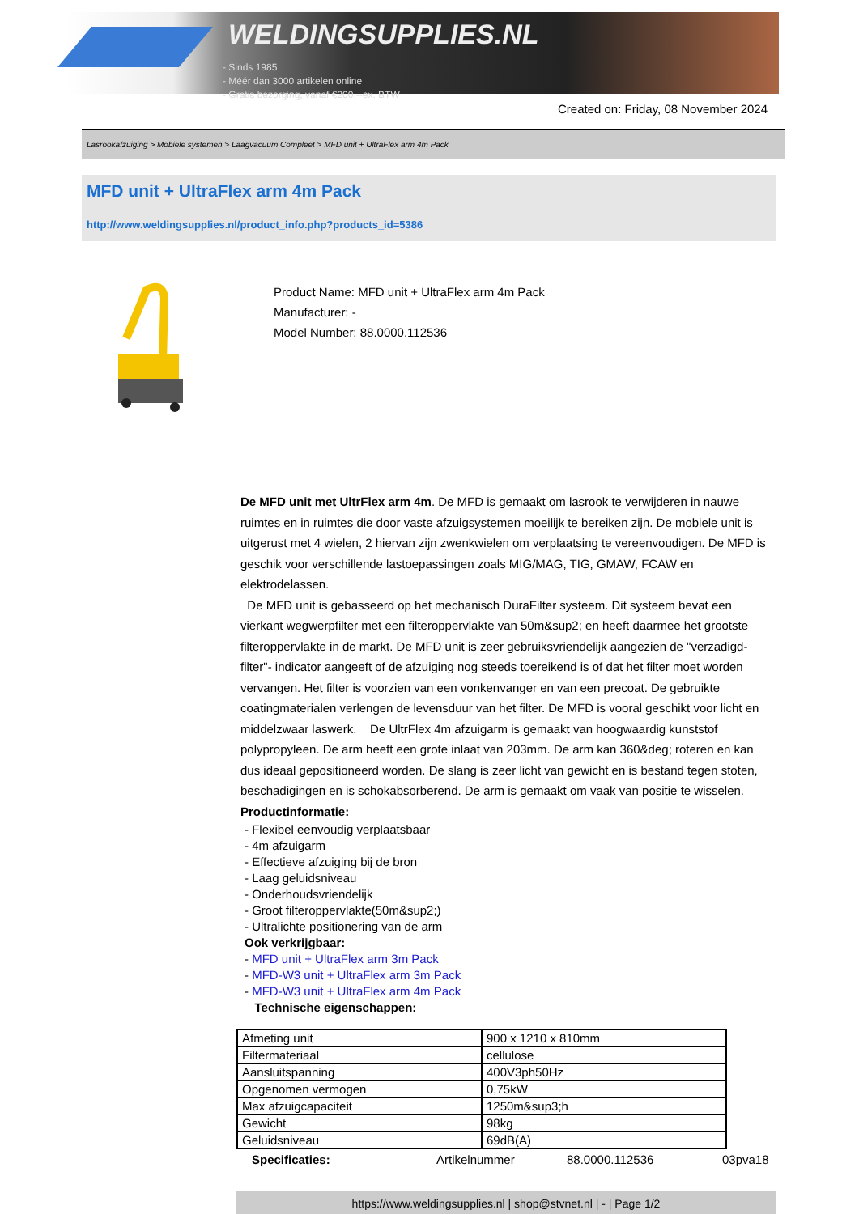WELDINGSUPPLIES.NL
- Sinds 1985
- Méér dan 3000 artikelen online
- Gratis bezorging, vanaf €200,--ex. BTW
Created on: Friday, 08 November 2024
Lasrookafzuiging > Mobiele systemen > Laagvacuüm Compleet > MFD unit + UltraFlex arm 4m Pack
MFD unit + UltraFlex arm 4m Pack
http://www.weldingsupplies.nl/product_info.php?products_id=5386
Product Name: MFD unit + UltraFlex arm 4m Pack
Manufacturer: -
Model Number: 88.0000.112536
De MFD unit met UltrFlex arm 4m. De MFD is gemaakt om lasrook te verwijderen in nauwe ruimtes en in ruimtes die door vaste afzuigsystemen moeilijk te bereiken zijn. De mobiele unit is uitgerust met 4 wielen, 2 hiervan zijn zwenkwielen om verplaatsing te vereenvoudigen. De MFD is geschik voor verschillende lastoepassingen zoals MIG/MAG, TIG, GMAW, FCAW en elektrodelassen.
De MFD unit is gebasseerd op het mechanisch DuraFilter systeem. Dit systeem bevat een vierkant wegwerpfilter met een filteroppervlakte van 50m&sup2; en heeft daarmee het grootste filteroppervlakte in de markt. De MFD unit is zeer gebruiksvriendelijk aangezien de "verzadigd-filter"- indicator aangeeft of de afzuiging nog steeds toereikend is of dat het filter moet worden vervangen. Het filter is voorzien van een vonkenvanger en van een precoat. De gebruikte coatingmaterialen verlengen de levensduur van het filter. De MFD is vooral geschikt voor licht en middelzwaar laswerk. De UltrFlex 4m afzuigarm is gemaakt van hoogwaardig kunststof polypropyleen. De arm heeft een grote inlaat van 203mm. De arm kan 360&deg; roteren en kan dus ideaal gepositioneerd worden. De slang is zeer licht van gewicht en is bestand tegen stoten, beschadigingen en is schokabsorberend. De arm is gemaakt om vaak van positie te wisselen. Productinformatie:
- Flexibel eenvoudig verplaatsbaar
- 4m afzuigarm
- Effectieve afzuiging bij de bron
- Laag geluidsniveau
- Onderhoudsvriendelijk
- Groot filteroppervlakte(50m&sup2;)
- Ultralichte positionering van de arm
Ook verkrijgbaar:
- MFD unit + UltraFlex arm 3m Pack
- MFD-W3 unit + UltraFlex arm 3m Pack
- MFD-W3 unit + UltraFlex arm 4m Pack
Technische eigenschappen:
| Afmeting unit | 900 x 1210 x 810mm |
| Filtermateriaal | cellulose |
| Aansluitspanning | 400V3ph50Hz |
| Opgenomen vermogen | 0,75kW |
| Max afzuigcapaciteit | 1250m&sup3;h |
| Gewicht | 98kg |
| Geluidsniveau | 69dB(A) |
Specificaties: Artikelnummer 88.0000.112536 03pva18
https://www.weldingsupplies.nl | shop@stvnet.nl | - | Page 1/2